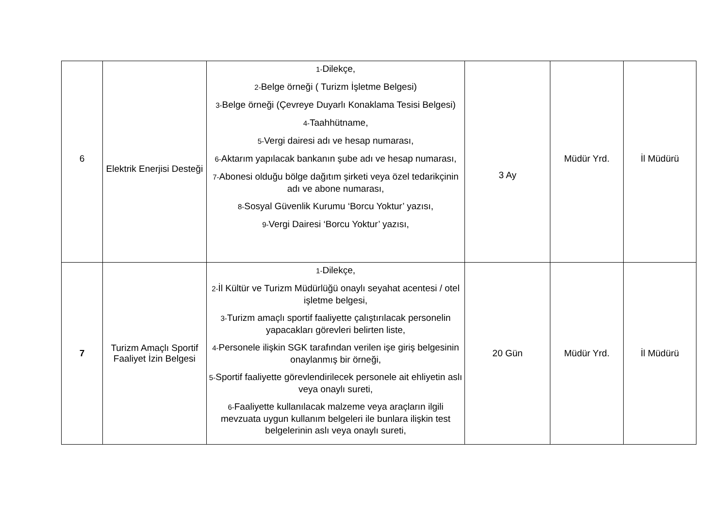| 6 | Elektrik Enerjisi Desteği | 1- Dilekçe, 2- Belge örneği ( Turizm İşletme Belgesi) 3- Belge örneği (Çevreye Duyarlı Konaklama Tesisi Belgesi) 4- Taahhütname, 5- Vergi dairesi adı ve hesap numarası, 6- Aktarım yapılacak bankanın şube adı ve hesap numarası, 7- Abonesi olduğu bölge dağıtım şirketi veya özel tedarikçinin adı ve abone numarası, 8- Sosyal Güvenlik Kurumu ‘Borcu Yoktur’ yazısı, 9- Vergi Dairesi ‘Borcu Yoktur’ yazısı, | 3 Ay | Müdür Yrd. | İl Müdürü |
| 7 | Turizm Amaçlı Sportif Faaliyet İzin Belgesi | 1- Dilekçe, 2- İl Kültür ve Turizm Müdürlüğü onaylı seyahat acentesi / otel işletme belgesi, 3- Turizm amaçlı sportif faaliyette çalıştırılacak personelin yapacakları görevleri belirten liste, 4- Personele ilişkin SGK tarafından verilen işe giriş belgesinin onaylanmış bir örneği, 5- Sportif faaliyette görevlendirilecek personele ait ehliyetin aslı veya onaylı sureti, 6- Faaliyette kullanılacak malzeme veya araçların ilgili mevzuata uygun kullanım belgeleri ile bunlara ilişkin test belgelerinin aslı veya onaylı sureti, | 20 Gün | Müdür Yrd. | İl Müdürü |